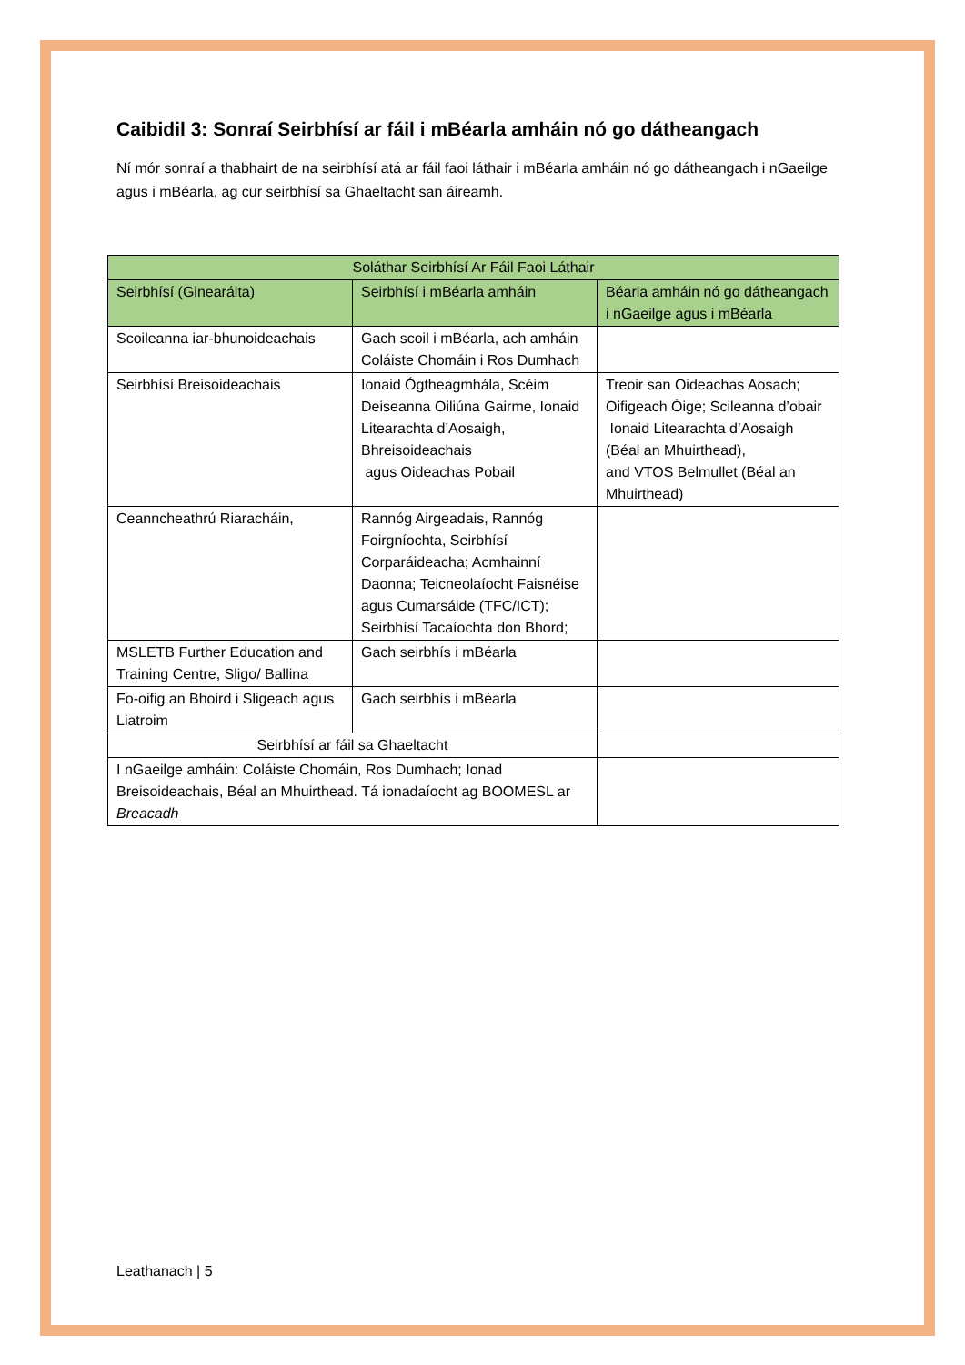Caibidil 3: Sonraí Seirbhísí ar fáil i mBéarla amháin nó go dátheangach
Ní mór sonraí a thabhairt de na seirbhísí atá ar fáil faoi láthair i mBéarla amháin nó go dátheangach i nGaeilge agus i mBéarla, ag cur seirbhísí sa Ghaeltacht san áireamh.
| Soláthar Seirbhísí Ar Fáil Faoi Láthair | | |
| --- | --- | --- |
| Seirbhísí (Ginearálta) | Seirbhísí i mBéarla amháin | Béarla amháin nó go dátheangach i nGaeilge agus i mBéarla |
| Scoileanna iar-bhunoideachais | Gach scoil i mBéarla, ach amháin Coláiste Chomáin i Ros Dumhach | |
| Seirbhísí Breisoideachais | Ionaid Ógtheagmhála, Scéim Deiseanna Oiliúna Gairme, Ionaid Litearachta d’Aosaigh, Bhreisoideachais agus Oideachas Pobail | Treoir san Oideachas Aosach; Oifigeach Óige; Scileanna d’obair Ionaid Litearachta d’Aosaigh (Béal an Mhuirthead), and VTOS Belmullet (Béal an Mhuirthead) |
| Ceanncheathrú Riaracháin, | Rannóg Airgeadais, Rannóg Foirgníochta, Seirbhísí Corparáideacha; Acmhainní Daonna; Teicneolaíocht Faisnéise agus Cumarsáide (TFC/ICT); Seirbhísí Tacaíochta don Bhord; | |
| MSLETB Further Education and Training Centre, Sligo/ Ballina | Gach seirbhís i mBéarla | |
| Fo-oifig an Bhoird i Sligeach agus Liatroim | Gach seirbhís i mBéarla | |
| Seirbhísí ar fáil sa Ghaeltacht | | |
| I nGaeilge amháin: Coláiste Chomáin, Ros Dumhach; Ionad Breisoideachais, Béal an Mhuirthead. Tá ionadaíocht ag BOOMESL ar Breacadh | | |
Leathanach | 5